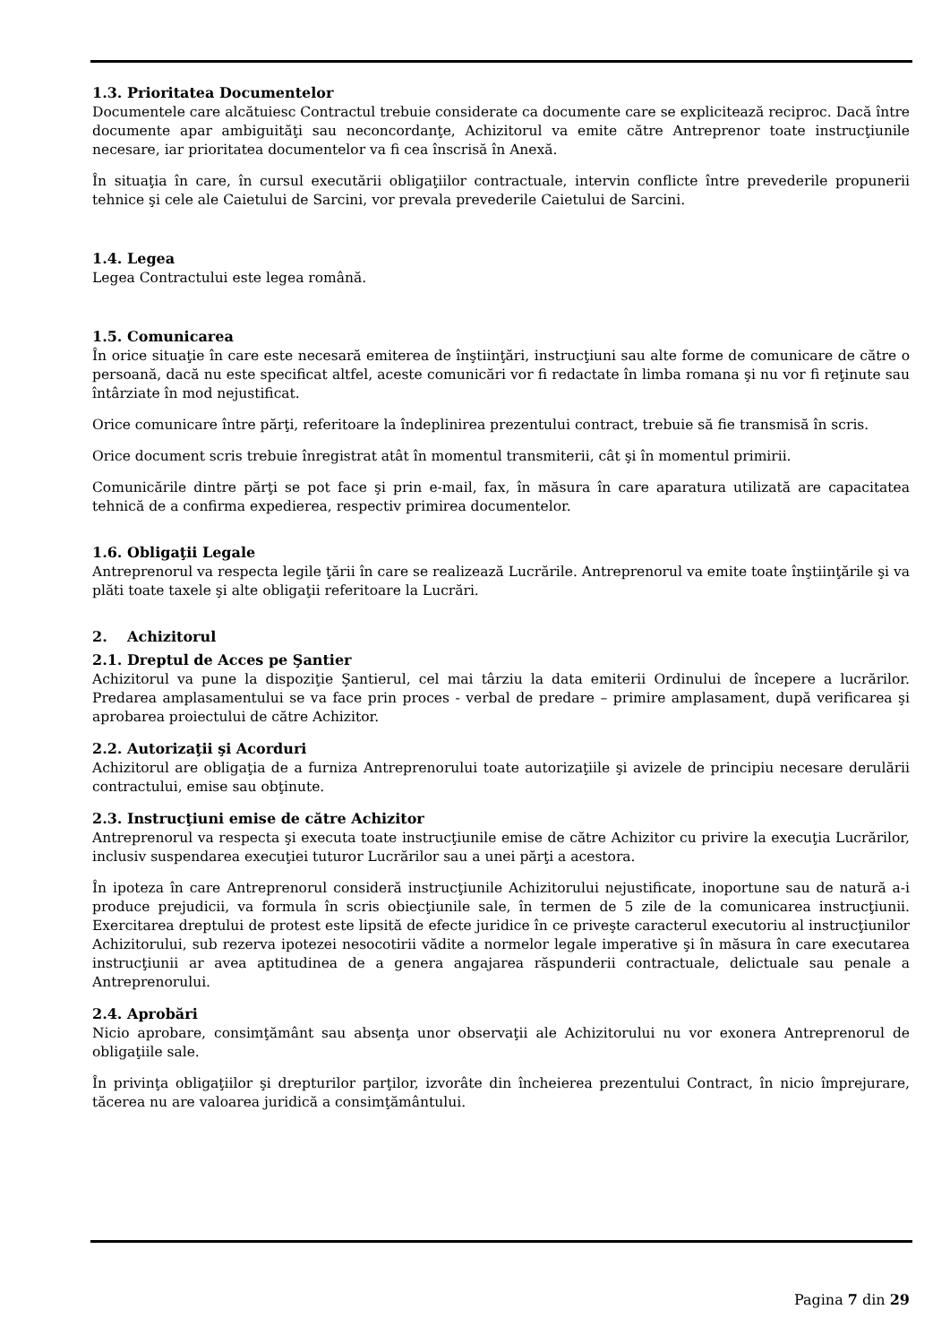1.3. Prioritatea Documentelor
Documentele care alcătuiesc Contractul trebuie considerate ca documente care se explicitează reciproc. Dacă între documente apar ambiguităţi sau neconcordanţe, Achizitorul va emite către Antreprenor toate instrucţiunile necesare, iar prioritatea documentelor va fi cea înscrisă în Anexă.
În situaţia în care, în cursul executării obligaţiilor contractuale, intervin conflicte între prevederile propunerii tehnice şi cele ale Caietului de Sarcini, vor prevala prevederile Caietului de Sarcini.
1.4. Legea
Legea Contractului este legea română.
1.5. Comunicarea
În orice situaţie în care este necesară emiterea de înştiinţări, instrucţiuni sau alte forme de comunicare de către o persoană, dacă nu este specificat altfel, aceste comunicări vor fi redactate în limba romana şi nu vor fi reţinute sau întârziate în mod nejustificat.
Orice comunicare între părţi, referitoare la îndeplinirea prezentului contract, trebuie să fie transmisă în scris.
Orice document scris trebuie înregistrat atât în momentul transmiterii, cât şi în momentul primirii.
Comunicările dintre părţi se pot face şi prin e-mail, fax, în măsura în care aparatura utilizată are capacitatea tehnică de a confirma expedierea, respectiv primirea documentelor.
1.6. Obligaţii Legale
Antreprenorul va respecta legile ţării în care se realizează Lucrările. Antreprenorul va emite toate înştiinţările şi va plăti toate taxele şi alte obligaţii referitoare la Lucrări.
2. Achizitorul
2.1. Dreptul de Acces pe Şantier
Achizitorul va pune la dispoziţie Şantierul, cel mai târziu la data emiterii Ordinului de începere a lucrărilor. Predarea amplasamentului se va face prin proces - verbal de predare – primire amplasament, după verificarea şi aprobarea proiectului de către Achizitor.
2.2. Autorizaţii şi Acorduri
Achizitorul are obligaţia de a furniza Antreprenorului toate autorizaţiile şi avizele de principiu necesare derulării contractului, emise sau obţinute.
2.3. Instrucţiuni emise de către Achizitor
Antreprenorul va respecta şi executa toate instrucţiunile emise de către Achizitor cu privire la execuţia Lucrărilor, inclusiv suspendarea execuţiei tuturor Lucrărilor sau a unei părţi a acestora.
În ipoteza în care Antreprenorul consideră instrucţiunile Achizitorului nejustificate, inoportune sau de natură a-i produce prejudicii, va formula în scris obiecţiunile sale, în termen de 5 zile de la comunicarea instrucţiunii. Exercitarea dreptului de protest este lipsită de efecte juridice în ce priveşte caracterul executoriu al instrucţiunilor Achizitorului, sub rezerva ipotezei nesocotirii vădite a normelor legale imperative şi în măsura în care executarea instrucţiunii ar avea aptitudinea de a genera angajarea răspunderii contractuale, delictuale sau penale a Antreprenorului.
2.4. Aprobări
Nicio aprobare, consimţământ sau absenţa unor observaţii ale Achizitorului nu vor exonera Antreprenorul de obligaţiile sale.
În privinţa obligaţiilor şi drepturilor parţilor, izvorâte din încheierea prezentului Contract, în nicio împrejurare, tăcerea nu are valoarea juridică a consimţământului.
Pagina 7 din 29